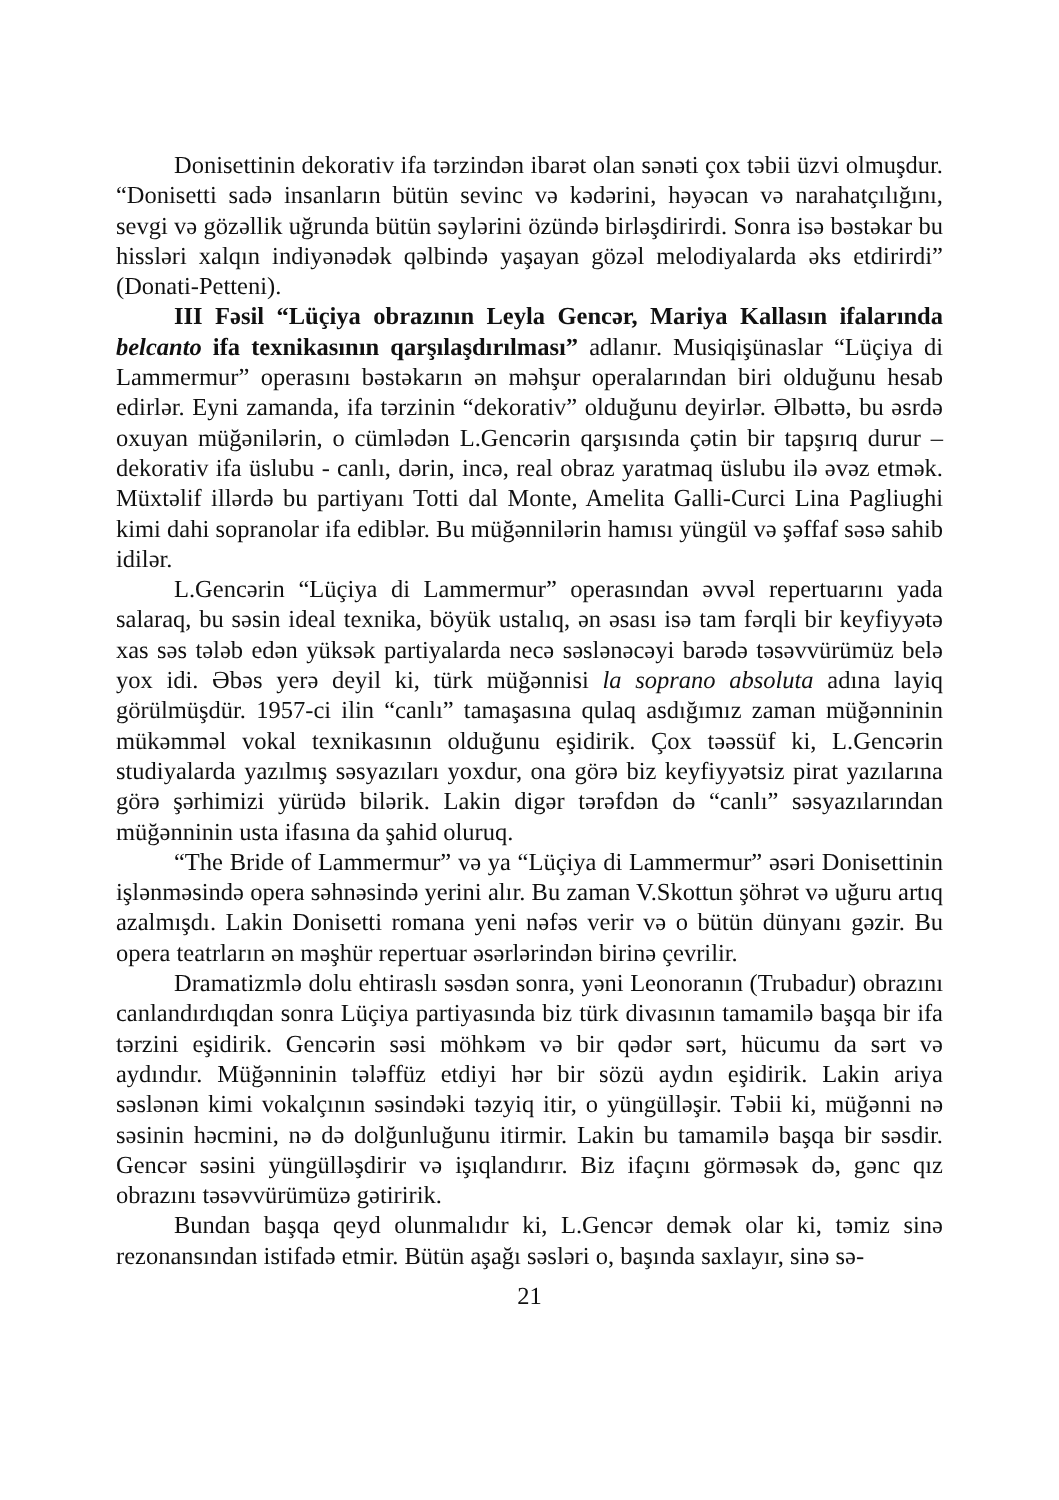Donisettinin dekorativ ifa tərzindən ibarət olan sənəti çox təbii üzvi olmuşdur. “Donisetti sadə insanların bütün sevinc və kədərini, həyəcan və narahatçılığını, sevgi və gözəllik uğrunda bütün səylərini özündə birləş­dirirdi. Sonra isə bəstəkar bu hissləri xalqın indiyənədək qəlbində yaşayan gözəl melodiyalarda əks etdirirdi” (Donati-Petteni).
III Fəsil “Lüçiya obrazının Leyla Gencər, Mariya Kallasın ifalarında belcanto ifa texnikasının qarşılaşdırılması” adlanır. Musiqişü­naslar “Lüçiya di Lammermur” operasını bəstəkarın ən məhşur operalarından biri olduğunu hesab edirlər. Eyni zamanda, ifa tərzinin “dekorativ” olduğunu deyirlər. Əlbəttə, bu əsrdə oxuyan müğənilərin, o cümlədən L.Gencərin qarşısında çətin bir tapşırıq durur – dekorativ ifa üslubu - canlı, dərin, incə, real obraz yaratmaq üslubu ilə əvəz etmək. Müxtəlif illərdə bu partiyanı Totti dal Monte, Amelita Galli-Curci Lina Pagliughi kimi dahi sopranolar ifa ediblər. Bu müğənnilərin hamısı yüngül və şəffaf səsə sahib idilər.
L.Gencərin “Lüçiya di Lammermur” operasından əvvəl repertuarını ya­da salaraq, bu səsin ideal texnika, böyük ustalıq, ən əsası isə tam fərqli bir keyfiyyətə xas səs tələb edən yüksək partiyalarda necə səslənəcəyi barədə təsəvvürümüz belə yox idi. Əbəs yerə deyil ki, türk müğənnisi la soprano absoluta adına layiq görülmüşdür. 1957-ci ilin “canlı” tamaşasına qulaq as­dığımız zaman müğənninin mükəmməl vokal texnikasının olduğunu eşidirik. Çox təəssüf ki, L.Gencərin studiyalarda yazılmış səsyazıları yoxdur, ona görə biz keyfiyyətsiz pirat yazılarına görə şərhimizi yürüdə bilərik. Lakin digər tərəfdən də “canlı” səsyazılarından müğənninin usta ifasına da şahid oluruq.
“The Bride of Lammermur” və ya “Lüçiya di Lammermur” əsəri Do­nisettinin işlənməsində opera səhnəsində yerini alır. Bu zaman V.Skottun şöhrət və uğuru artıq azalmışdı. Lakin Donisetti romana yeni nəfəs verir və o bütün dünyanı gəzir. Bu opera teatrların ən məşhür repertuar əsərlərindən birinə çevrilir.
Dramatizmlə dolu ehtiraslı səsdən sonra, yəni Leonoranın (Trubadur) obrazını canlandırdıqdan sonra Lüçiya partiyasında biz türk divasının tama­milə başqa bir ifa tərzini eşidirik. Gencərin səsi möhkəm və bir qədər sərt, hücumu da sərt və aydındır. Müğənninin tələffüz etdiyi hər bir sözü aydın eşidirik. Lakin ariya səslənən kimi vokalçının səsindəki təzyiq itir, o yün­gülləşir. Təbii ki, müğənni nə səsinin həcmini, nə də dolğunluğunu itirmir. Lakin bu tamamilə başqa bir səsdir. Gencər səsini yüngülləşdirir və işıqlan­dırır. Biz ifaçını görməsək də, gənc qız obrazını təsəvvürümüzə gətiririk.
Bundan başqa qeyd olunmalıdır ki, L.Gencər demək olar ki, təmiz sinə rezonansından istifadə etmir. Bütün aşağı səsləri o, başında saxlayır, sinə sə-
21